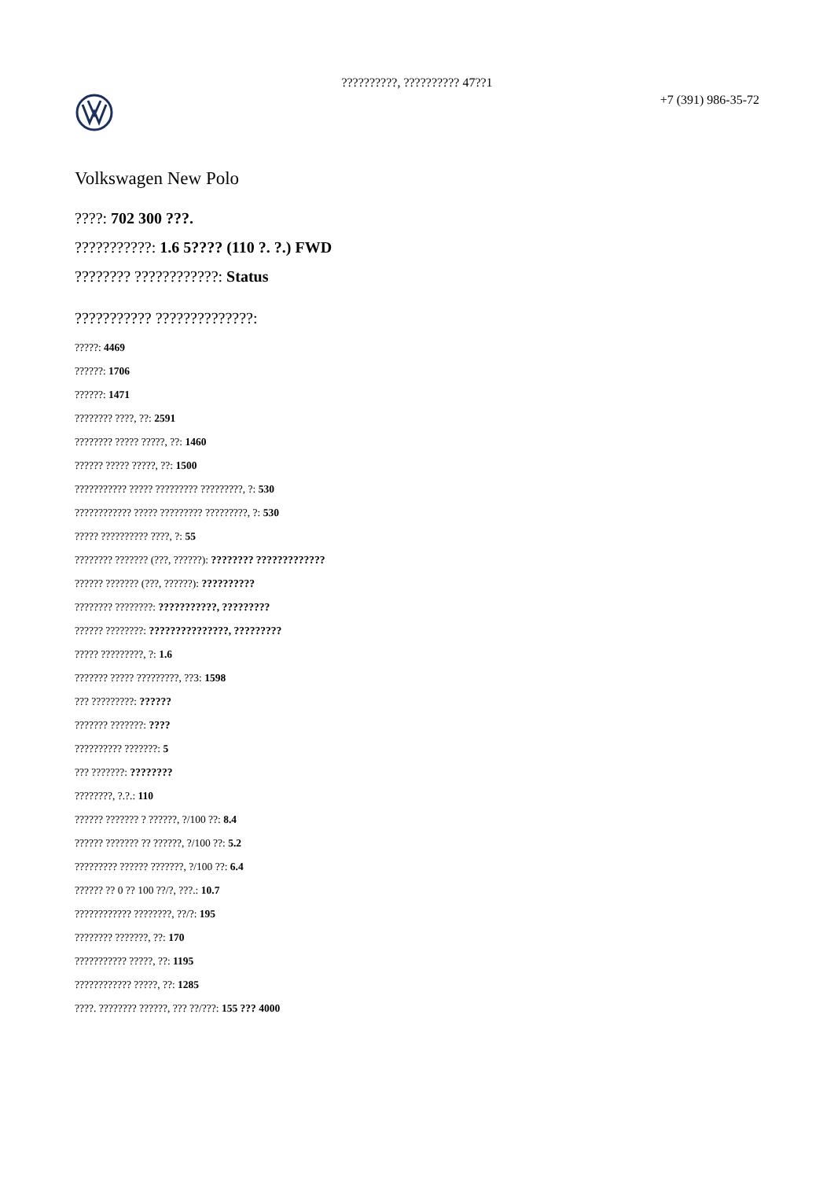??????????, ?????????? 47??1
+7 (391) 986-35-72
Volkswagen New Polo
????: 702 300 ???.
???????????: 1.6 5???? (110 ?. ?.) FWD
???????? ????????????: Status
??????????? ??????????????:
?????: 4469
??????: 1706
??????: 1471
???????? ????, ??: 2591
???????? ????? ?????, ??: 1460
?????? ????? ?????, ??: 1500
??????????? ????? ????????? ?????????, ?: 530
???????????? ????? ????????? ?????????, ?: 530
????? ?????????? ????, ?: 55
???????? ??????? (???, ??????): ???????? ?????????????
?????? ??????? (???, ??????): ??????????
???????? ????????: ???????????, ?????????
?????? ????????: ???????????????, ?????????
????? ?????????, ?: 1.6
??????? ????? ?????????, ??3: 1598
??? ?????????: ??????
??????? ???????: ????
?????????? ???????: 5
??? ???????: ????????
????????, ?.?.: 110
?????? ??????? ? ??????, ?/100 ??: 8.4
?????? ??????? ?? ??????, ?/100 ??: 5.2
????????? ?????? ???????, ?/100 ??: 6.4
?????? ?? 0 ?? 100 ??/?, ???.: 10.7
???????????? ????????, ??/?: 195
???????? ???????, ??: 170
??????????? ?????, ??: 1195
???????????? ?????, ??: 1285
????. ???????? ??????, ??? ??/???: 155 ??? 4000